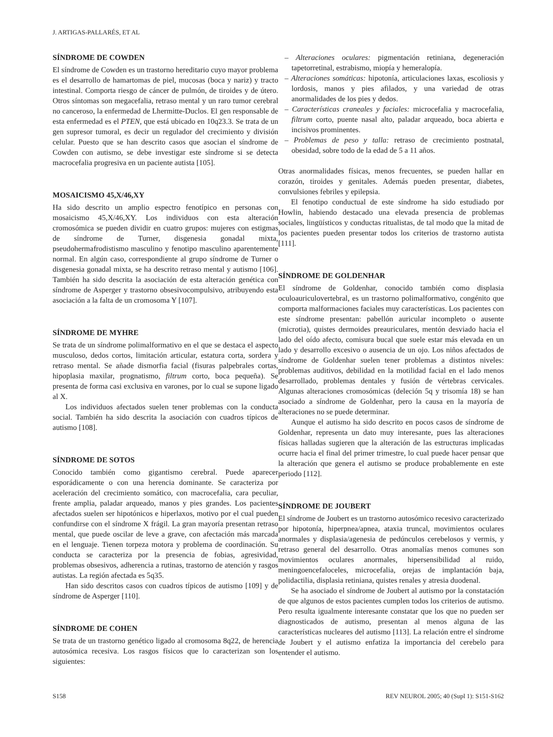J. ARTIGAS-PALLARÉS, ET AL
SÍNDROME DE COWDEN
El síndrome de Cowden es un trastorno hereditario cuyo mayor problema es el desarrollo de hamartomas de piel, mucosas (boca y nariz) y tracto intestinal. Comporta riesgo de cáncer de pulmón, de tiroides y de útero. Otros síntomas son megacefalia, retraso mental y un raro tumor cerebral no canceroso, la enfermedad de Lhermitte-Duclos. El gen responsable de esta enfermedad es el PTEN, que está ubicado en 10q23.3. Se trata de un gen supresor tumoral, es decir un regulador del crecimiento y división celular. Puesto que se han descrito casos que asocian el síndrome de Cowden con autismo, se debe investigar este síndrome si se detecta macrocefalia progresiva en un paciente autista [105].
MOSAICISMO 45,X/46,XY
Ha sido descrito un amplio espectro fenotípico en personas con mosaicismo 45,X/46,XY. Los individuos con esta alteración cromosómica se pueden dividir en cuatro grupos: mujeres con estigmas de síndrome de Turner, disgenesia gonadal mixta, pseudohermafrodistismo masculino y fenotipo masculino aparentemente normal. En algún caso, correspondiente al grupo síndrome de Turner o disgenesia gonadal mixta, se ha descrito retraso mental y autismo [106]. También ha sido descrita la asociación de esta alteración genética con síndrome de Asperger y trastorno obsesivocompulsivo, atribuyendo esta asociación a la falta de un cromosoma Y [107].
SÍNDROME DE MYHRE
Se trata de un síndrome polimalformativo en el que se destaca el aspecto musculoso, dedos cortos, limitación articular, estatura corta, sordera y retraso mental. Se añade dismorfia facial (fisuras palpebrales cortas, hipoplasia maxilar, prognatismo, filtrum corto, boca pequeña). Se presenta de forma casi exclusiva en varones, por lo cual se supone ligado al X.
Los individuos afectados suelen tener problemas con la conducta social. También ha sido descrita la asociación con cuadros típicos de autismo [108].
SÍNDROME DE SOTOS
Conocido también como gigantismo cerebral. Puede aparecer esporádicamente o con una herencia dominante. Se caracteriza por aceleración del crecimiento somático, con macrocefalia, cara peculiar, frente amplia, paladar arqueado, manos y pies grandes. Los pacientes afectados suelen ser hipotónicos e hiperlaxos, motivo por el cual pueden confundirse con el síndrome X frágil. La gran mayoría presentan retraso mental, que puede oscilar de leve a grave, con afectación más marcada en el lenguaje. Tienen torpeza motora y problema de coordinación. Su conducta se caracteriza por la presencia de fobias, agresividad, problemas obsesivos, adherencia a rutinas, trastorno de atención y rasgos autistas. La región afectada es 5q35.
Han sido descritos casos con cuadros típicos de autismo [109] y de síndrome de Asperger [110].
SÍNDROME DE COHEN
Se trata de un trastorno genético ligado al cromosoma 8q22, de herencia autosómica recesiva. Los rasgos físicos que lo caracterizan son los siguientes:
– Alteraciones oculares: pigmentación retiniana, degeneración tapetorretinal, estrabismo, miopía y hemeralopía.
– Alteraciones somáticas: hipotonía, articulaciones laxas, escoliosis y lordosis, manos y pies afilados, y una variedad de otras anormalidades de los pies y dedos.
– Características craneales y faciales: microcefalia y macrocefalia, filtrum corto, puente nasal alto, paladar arqueado, boca abierta e incisivos prominentes.
– Problemas de peso y talla: retraso de crecimiento postnatal, obesidad, sobre todo de la edad de 5 a 11 años.
Otras anormalidades físicas, menos frecuentes, se pueden hallar en corazón, tiroides y genitales. Además pueden presentar, diabetes, convulsiones febriles y epilepsia.
El fenotipo conductual de este síndrome ha sido estudiado por Howlin, habiendo destacado una elevada presencia de problemas sociales, lingüísticos y conductas ritualistas, de tal modo que la mitad de los pacientes pueden presentar todos los criterios de trastorno autista [111].
SÍNDROME DE GOLDENHAR
El síndrome de Goldenhar, conocido también como displasia oculoauriculovertebral, es un trastorno polimalformativo, congénito que comporta malformaciones faciales muy características. Los pacientes con este síndrome presentan: pabellón auricular incompleto o ausente (microtia), quistes dermoides preauriculares, mentón desviado hacia el lado del oído afecto, comisura bucal que suele estar más elevada en un lado y desarrollo excesivo o ausencia de un ojo. Los niños afectados de síndrome de Goldenhar suelen tener problemas a distintos niveles: problemas auditivos, debilidad en la motilidad facial en el lado menos desarrollado, problemas dentales y fusión de vértebras cervicales. Algunas alteraciones cromosómicas (deleción 5q y trisomía 18) se han asociado a síndrome de Goldenhar, pero la causa en la mayoría de alteraciones no se puede determinar.
Aunque el autismo ha sido descrito en pocos casos de síndrome de Goldenhar, representa un dato muy interesante, pues las alteraciones físicas halladas sugieren que la alteración de las estructuras implicadas ocurre hacia el final del primer trimestre, lo cual puede hacer pensar que la alteración que genera el autismo se produce probablemente en este periodo [112].
SÍNDROME DE JOUBERT
El síndrome de Joubert es un trastorno autosómico recesivo caracterizado por hipotonía, hiperpnea/apnea, ataxia truncal, movimientos oculares anormales y displasia/agenesia de pedúnculos cerebelosos y vermis, y retraso general del desarrollo. Otras anomalías menos comunes son movimientos oculares anormales, hipersensibilidad al ruido, meningoencefaloceles, microcefalia, orejas de implantación baja, polidactilia, displasia retiniana, quistes renales y atresia duodenal.
Se ha asociado el síndrome de Joubert al autismo por la constatación de que algunos de estos pacientes cumplen todos los criterios de autismo. Pero resulta igualmente interesante constatar que los que no pueden ser diagnosticados de autismo, presentan al menos alguna de las características nucleares del autismo [113]. La relación entre el síndrome de Joubert y el autismo enfatiza la importancia del cerebelo para entender el autismo.
S158 REV NEUROL 2005; 40 (Supl 1): S151-S162